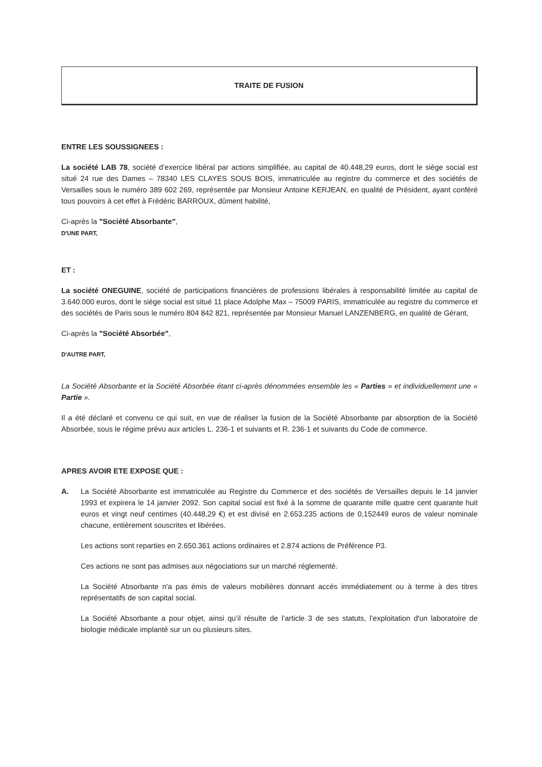TRAITE DE FUSION
ENTRE LES SOUSSIGNEES :
La société LAB 78, société d’exercice libéral par actions simplifiée, au capital de 40.448,29 euros, dont le siège social est situé 24 rue des Dames – 78340 LES CLAYES SOUS BOIS, immatriculée au registre du commerce et des sociétés de Versailles sous le numéro 389 602 269, représentée par Monsieur Antoine KERJEAN, en qualité de Président, ayant conféré tous pouvoirs à cet effet à Frédéric BARROUX, dûment habilité,
Ci-après la "Société Absorbante",
D'UNE PART,
ET :
La société ONEGUINE, société de participations financières de professions libérales à responsabilité limitée au capital de 3.640.000 euros, dont le siège social est situé 11 place Adolphe Max – 75009 PARIS, immatriculée au registre du commerce et des sociétés de Paris sous le numéro 804 842 821, représentée par Monsieur Manuel LANZENBERG, en qualité de Gérant,
Ci-après la "Société Absorbée",
D'AUTRE PART,
La Société Absorbante et la Société Absorbée étant ci-après dénommées ensemble les « Parties » et individuellement une « Partie ».
Il a été déclaré et convenu ce qui suit, en vue de réaliser la fusion de la Société Absorbante par absorption de la Société Absorbée, sous le régime prévu aux articles L. 236-1 et suivants et R. 236-1 et suivants du Code de commerce.
APRES AVOIR ETE EXPOSE QUE :
A. La Société Absorbante est immatriculée au Registre du Commerce et des sociétés de Versailles depuis le 14 janvier 1993 et expirera le 14 janvier 2092. Son capital social est fixé à la somme de quarante mille quatre cent quarante huit euros et vingt neuf centimes (40.448,29 €) et est divisé en 2.653.235 actions de 0,152449 euros de valeur nominale chacune, entièrement souscrites et libérées.
Les actions sont reparties en 2.650.361 actions ordinaires et 2.874 actions de Préférence P3.
Ces actions ne sont pas admises aux négociations sur un marché réglementé.
La Société Absorbante n'a pas émis de valeurs mobilières donnant accès immédiatement ou à terme à des titres représentatifs de son capital social.
La Société Absorbante a pour objet, ainsi qu’il résulte de l’article 3 de ses statuts, l’exploitation d'un laboratoire de biologie médicale implanté sur un ou plusieurs sites.